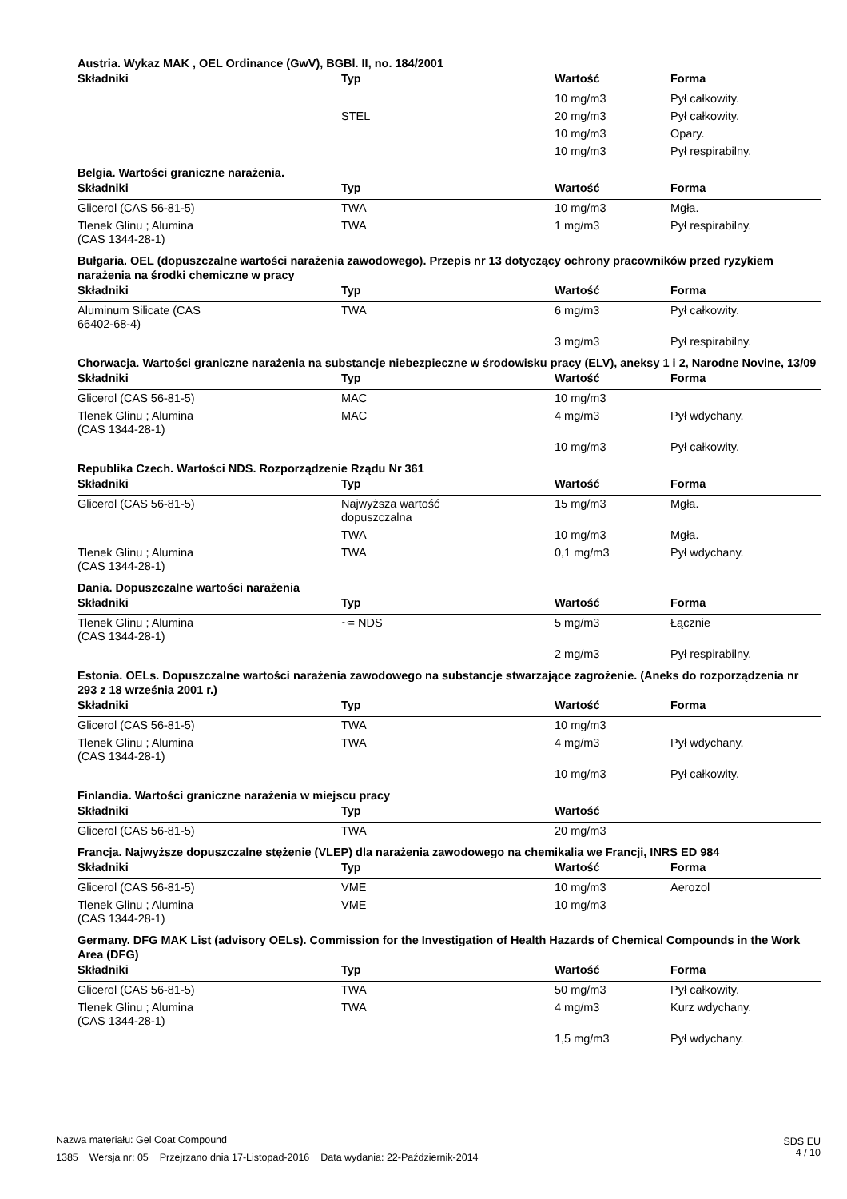Austria. Wykaz MAK , OEL Ordinance (GwV), BGBl. II, no. 184/2001
| Składniki | Typ | Wartość | Forma |
| --- | --- | --- | --- |
| | | 10 mg/m3 | Pył całkowity. |
| | STEL | 20 mg/m3 | Pył całkowity. |
| | | 10 mg/m3 | Opary. |
| | | 10 mg/m3 | Pył respirabilny. |
Belgia. Wartości graniczne narażenia.
| Składniki | Typ | Wartość | Forma |
| --- | --- | --- | --- |
| Glicerol (CAS 56-81-5) | TWA | 10 mg/m3 | Mgła. |
| Tlenek Glinu ; Alumina (CAS 1344-28-1) | TWA | 1 mg/m3 | Pył respirabilny. |
Bułgaria. OEL (dopuszczalne wartości narażenia zawodowego). Przepis nr 13 dotyczący ochrony pracowników przed ryzykiem narażenia na środki chemiczne w pracy
| Składniki | Typ | Wartość | Forma |
| --- | --- | --- | --- |
| Aluminum Silicate (CAS 66402-68-4) | TWA | 6 mg/m3 | Pył całkowity. |
| | | 3 mg/m3 | Pył respirabilny. |
Chorwacja. Wartości graniczne narażenia na substancje niebezpieczne w środowisku pracy (ELV), aneksy 1 i 2, Narodne Novine, 13/09
| Składniki | Typ | Wartość | Forma |
| --- | --- | --- | --- |
| Glicerol (CAS 56-81-5) | MAC | 10 mg/m3 | |
| Tlenek Glinu ; Alumina (CAS 1344-28-1) | MAC | 4 mg/m3 | Pył wdychany. |
| | | 10 mg/m3 | Pył całkowity. |
Republika Czech. Wartości NDS. Rozporządzenie Rządu Nr 361
| Składniki | Typ | Wartość | Forma |
| --- | --- | --- | --- |
| Glicerol (CAS 56-81-5) | Najwyższa wartość dopuszczalna | 15 mg/m3 | Mgła. |
| | TWA | 10 mg/m3 | Mgła. |
| Tlenek Glinu ; Alumina (CAS 1344-28-1) | TWA | 0,1 mg/m3 | Pył wdychany. |
Dania. Dopuszczalne wartości narażenia
| Składniki | Typ | Wartość | Forma |
| --- | --- | --- | --- |
| Tlenek Glinu ; Alumina (CAS 1344-28-1) | ~= NDS | 5 mg/m3 | Łącznie |
| | | 2 mg/m3 | Pył respirabilny. |
Estonia. OELs. Dopuszczalne wartości narażenia zawodowego na substancje stwarzające zagrożenie. (Aneks do rozporządzenia nr 293 z 18 września 2001 r.)
| Składniki | Typ | Wartość | Forma |
| --- | --- | --- | --- |
| Glicerol (CAS 56-81-5) | TWA | 10 mg/m3 | |
| Tlenek Glinu ; Alumina (CAS 1344-28-1) | TWA | 4 mg/m3 | Pył wdychany. |
| | | 10 mg/m3 | Pył całkowity. |
Finlandia. Wartości graniczne narażenia w miejscu pracy
| Składniki | Typ | Wartość | |
| --- | --- | --- | --- |
| Glicerol (CAS 56-81-5) | TWA | 20 mg/m3 | |
Francja. Najwyższe dopuszczalne stężenie (VLEP) dla narażenia zawodowego na chemikalia we Francji, INRS ED 984
| Składniki | Typ | Wartość | Forma |
| --- | --- | --- | --- |
| Glicerol (CAS 56-81-5) | VME | 10 mg/m3 | Aerozol |
| Tlenek Glinu ; Alumina (CAS 1344-28-1) | VME | 10 mg/m3 | |
Germany. DFG MAK List (advisory OELs). Commission for the Investigation of Health Hazards of Chemical Compounds in the Work Area (DFG)
| Składniki | Typ | Wartość | Forma |
| --- | --- | --- | --- |
| Glicerol (CAS 56-81-5) | TWA | 50 mg/m3 | Pył całkowity. |
| Tlenek Glinu ; Alumina (CAS 1344-28-1) | TWA | 4 mg/m3 | Kurz wdychany. |
| | | 1,5 mg/m3 | Pył wdychany. |
Nazwa materiału: Gel Coat Compound
1385 Wersja nr: 05 Przejrzano dnia 17-Listopad-2016 Data wydania: 22-Październik-2014
SDS EU
4 / 10